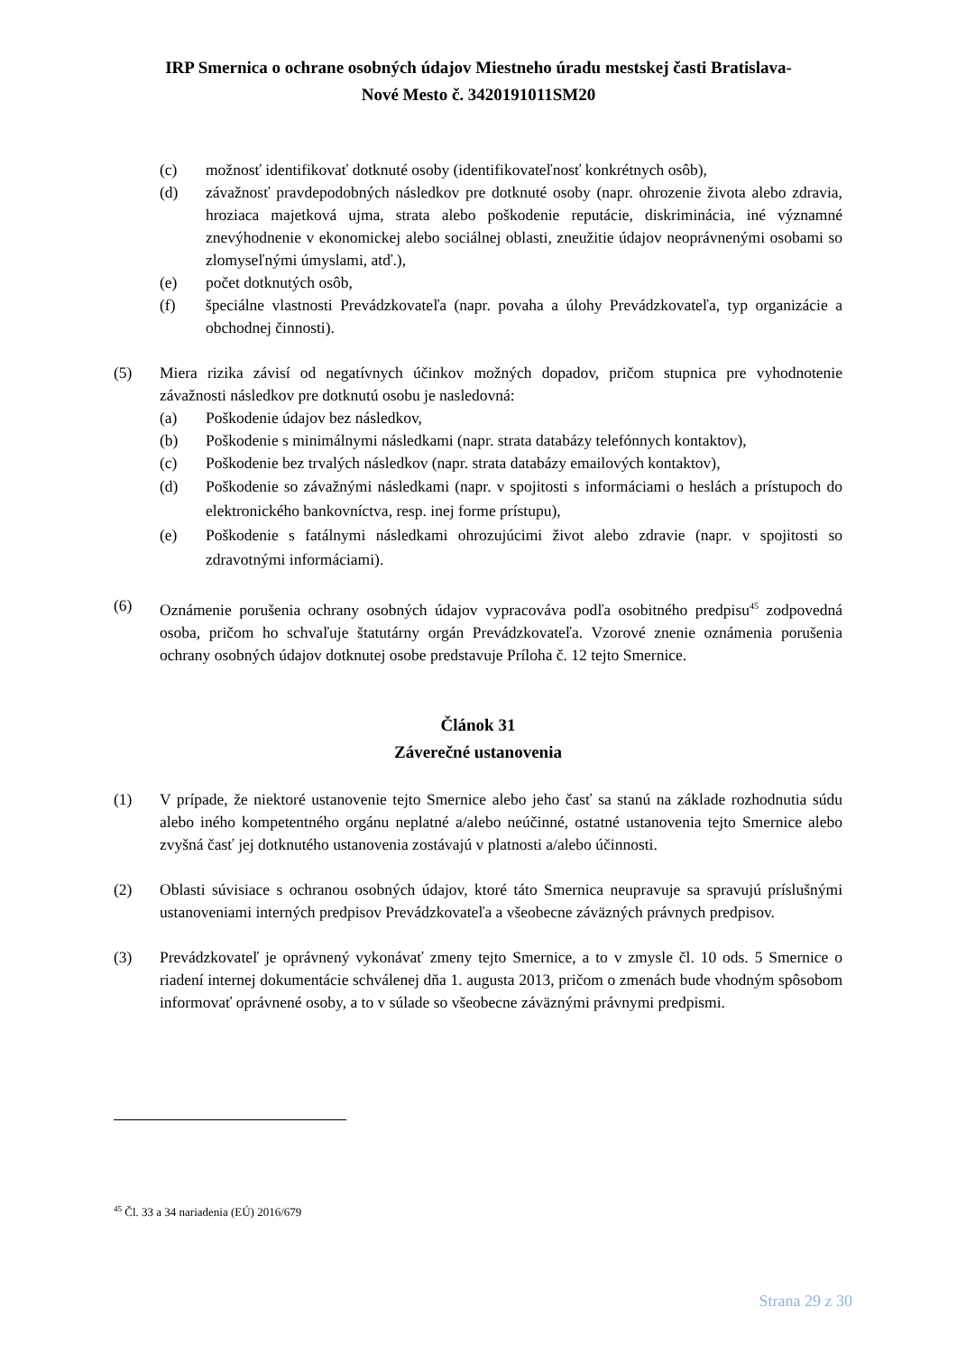IRP Smernica o ochrane osobných údajov Miestneho úradu mestskej časti Bratislava-
Nové Mesto č. 3420191011SM20
(c) možnosť identifikovať dotknuté osoby (identifikovateľnosť konkrétnych osôb),
(d) závažnosť pravdepodobných následkov pre dotknuté osoby (napr. ohrozenie života alebo zdravia, hroziaca majetková ujma, strata alebo poškodenie reputácie, diskriminácia, iné významné znevýhodnenie v ekonomickej alebo sociálnej oblasti, zneužitie údajov neoprávnenými osobami so zlomyseľnými úmyslami, atď.),
(e) počet dotknutých osôb,
(f) špeciálne vlastnosti Prevádzkovateľa (napr. povaha a úlohy Prevádzkovateľa, typ organizácie a obchodnej činnosti).
(5) Miera rizika závisí od negatívnych účinkov možných dopadov, pričom stupnica pre vyhodnotenie závažnosti následkov pre dotknutú osobu je nasledovná:
(a) Poškodenie údajov bez následkov,
(b) Poškodenie s minimálnymi následkami (napr. strata databázy telefónnych kontaktov),
(c) Poškodenie bez trvalých následkov (napr. strata databázy emailových kontaktov),
(d) Poškodenie so závažnými následkami (napr. v spojitosti s informáciami o heslách a prístupoch do elektronického bankovníctva, resp. inej forme prístupu),
(e) Poškodenie s fatálnymi následkami ohrozujúcimi život alebo zdravie (napr. v spojitosti so zdravotnými informáciami).
(6) Oznámenie porušenia ochrany osobných údajov vypracováva podľa osobitného predpisu<sup>45</sup> zodpovedná osoba, pričom ho schvaľuje štatutárny orgán Prevádzkovateľa. Vzorové znenie oznámenia porušenia ochrany osobných údajov dotknutej osobe predstavuje Príloha č. 12 tejto Smernice.
Článok 31
Záverečné ustanovenia
(1) V prípade, že niektoré ustanovenie tejto Smernice alebo jeho časť sa stanú na základe rozhodnutia súdu alebo iného kompetentného orgánu neplatné a/alebo neúčinné, ostatné ustanovenia tejto Smernice alebo zvyšná časť jej dotknutého ustanovenia zostávajú v platnosti a/alebo účinnosti.
(2) Oblasti súvisiace s ochranou osobných údajov, ktoré táto Smernica neupravuje sa spravujú príslušnými ustanoveniami interných predpisov Prevádzkovateľa a všeobecne záväzných právnych predpisov.
(3) Prevádzkovateľ je oprávnený vykonávať zmeny tejto Smernice, a to v zmysle čl. 10 ods. 5 Smernice o riadení internej dokumentácie schválenej dňa 1. augusta 2013, pričom o zmenách bude vhodným spôsobom informovať oprávnené osoby, a to v súlade so všeobecne záväznými právnymi predpismi.
<sup>45</sup> Čl. 33 a 34 nariadenia (EÚ) 2016/679
Strana 29 z 30